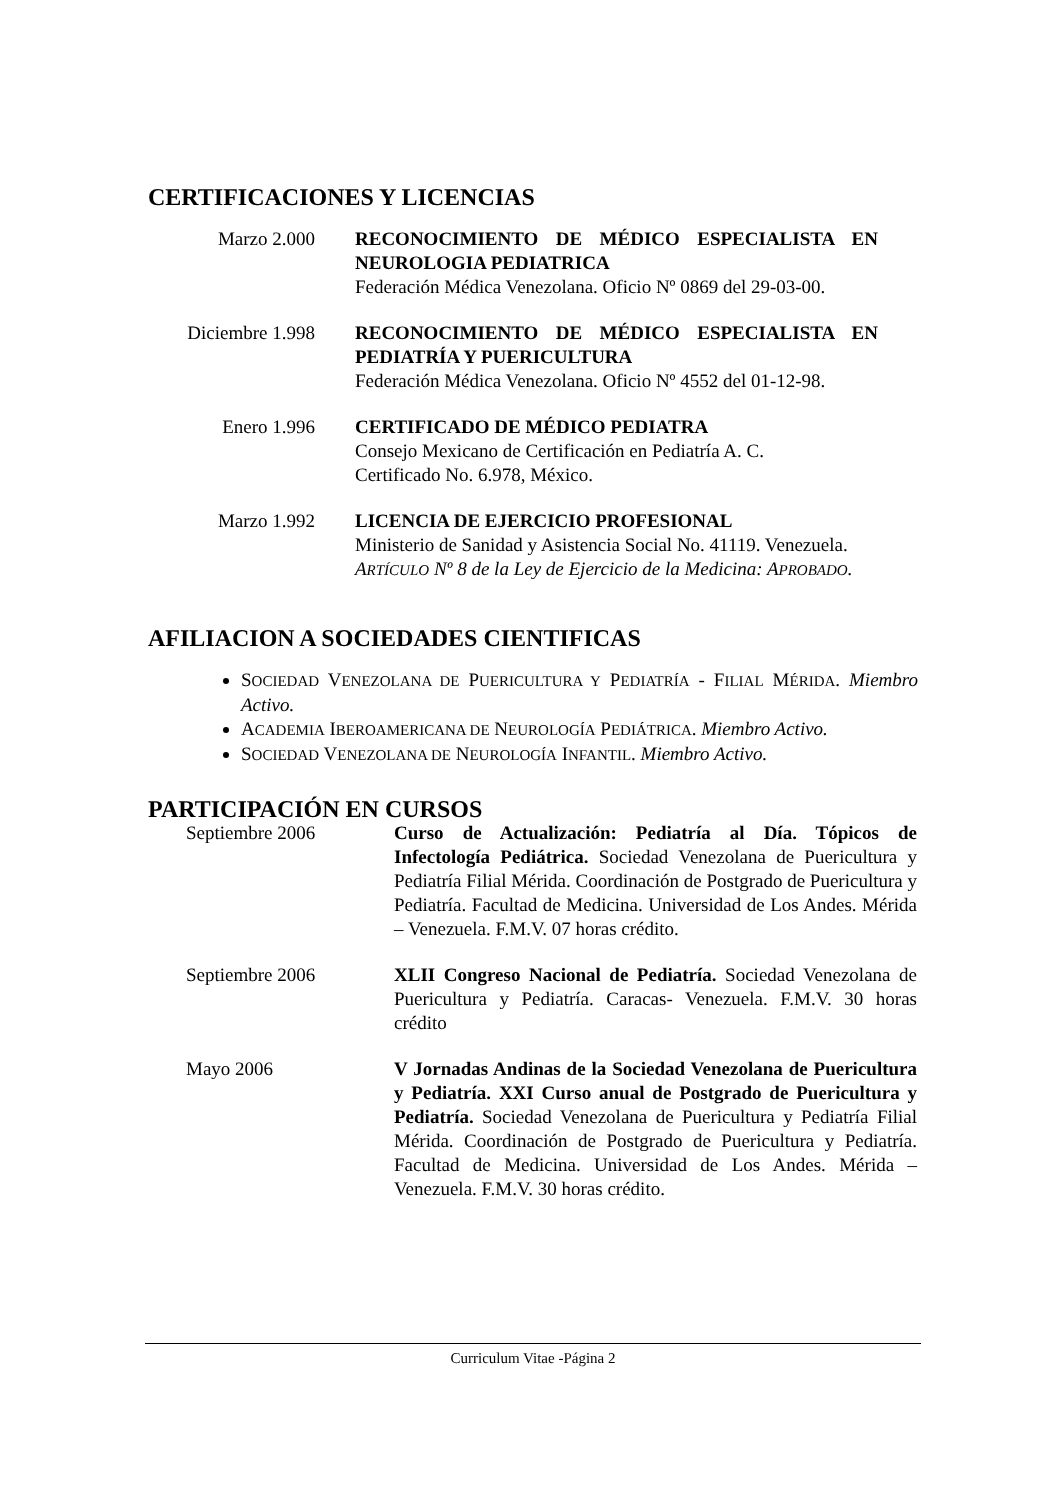CERTIFICACIONES Y LICENCIAS
Marzo 2.000 RECONOCIMIENTO DE MÉDICO ESPECIALISTA EN NEUROLOGIA PEDIATRICA
Federación Médica Venezolana. Oficio Nº 0869 del 29-03-00.
Diciembre 1.998 RECONOCIMIENTO DE MÉDICO ESPECIALISTA EN PEDIATRÍA Y PUERICULTURA
Federación Médica Venezolana. Oficio Nº 4552 del 01-12-98.
Enero 1.996 CERTIFICADO DE MÉDICO PEDIATRA
Consejo Mexicano de Certificación en Pediatría A. C.
Certificado No. 6.978, México.
Marzo 1.992 LICENCIA DE EJERCICIO PROFESIONAL
Ministerio de Sanidad y Asistencia Social No. 41119. Venezuela.
ARTÍCULO Nº 8 de la Ley de Ejercicio de la Medicina: APROBADO.
AFILIACION A SOCIEDADES CIENTIFICAS
SOCIEDAD VENEZOLANA DE PUERICULTURA Y PEDIATRÍA - FILIAL MÉRIDA. Miembro Activo.
ACADEMIA IBEROAMERICANA DE NEUROLOGÍA PEDIÁTRICA. Miembro Activo.
SOCIEDAD VENEZOLANA DE NEUROLOGÍA INFANTIL. Miembro Activo.
PARTICIPACIÓN EN CURSOS
Septiembre 2006 Curso de Actualización: Pediatría al Día. Tópicos de Infectología Pediátrica. Sociedad Venezolana de Puericultura y Pediatría Filial Mérida. Coordinación de Postgrado de Puericultura y Pediatría. Facultad de Medicina. Universidad de Los Andes. Mérida – Venezuela. F.M.V. 07 horas crédito.
Septiembre 2006 XLII Congreso Nacional de Pediatría. Sociedad Venezolana de Puericultura y Pediatría. Caracas- Venezuela. F.M.V. 30 horas crédito
Mayo 2006 V Jornadas Andinas de la Sociedad Venezolana de Puericultura y Pediatría. XXI Curso anual de Postgrado de Puericultura y Pediatría. Sociedad Venezolana de Puericultura y Pediatría Filial Mérida. Coordinación de Postgrado de Puericultura y Pediatría. Facultad de Medicina. Universidad de Los Andes. Mérida – Venezuela. F.M.V. 30 horas crédito.
Curriculum Vitae -Página 2